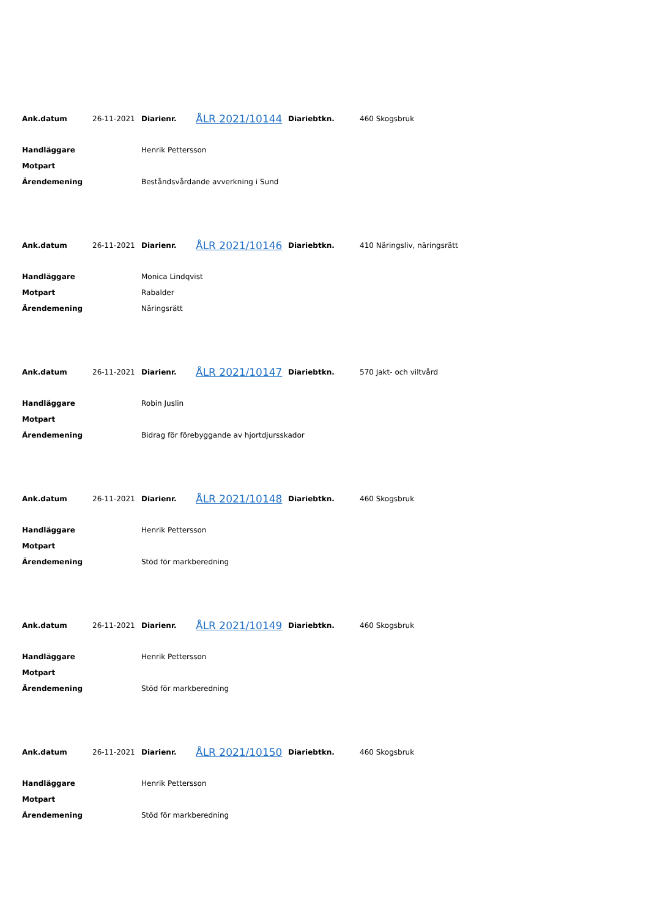| Ank.datum | 26-11-2021 | Diarienr. | ÅLR 2021/10144 | Diariebtkn. | 460 Skogsbruk |
| Handläggare | Henrik Pettersson |
| Motpart | |
| Ärendemening | Beståndsvårdande avverkning i Sund |
| Ank.datum | 26-11-2021 | Diarienr. | ÅLR 2021/10146 | Diariebtkn. | 410 Näringsliv, näringsrätt |
| Handläggare | Monica Lindqvist |
| Motpart | Rabalder |
| Ärendemening | Näringsrätt |
| Ank.datum | 26-11-2021 | Diarienr. | ÅLR 2021/10147 | Diariebtkn. | 570 Jakt- och viltvård |
| Handläggare | Robin Juslin |
| Motpart | |
| Ärendemening | Bidrag för förebyggande av hjortdjursskador |
| Ank.datum | 26-11-2021 | Diarienr. | ÅLR 2021/10148 | Diariebtkn. | 460 Skogsbruk |
| Handläggare | Henrik Pettersson |
| Motpart | |
| Ärendemening | Stöd för markberedning |
| Ank.datum | 26-11-2021 | Diarienr. | ÅLR 2021/10149 | Diariebtkn. | 460 Skogsbruk |
| Handläggare | Henrik Pettersson |
| Motpart | |
| Ärendemening | Stöd för markberedning |
| Ank.datum | 26-11-2021 | Diarienr. | ÅLR 2021/10150 | Diariebtkn. | 460 Skogsbruk |
| Handläggare | Henrik Pettersson |
| Motpart | |
| Ärendemening | Stöd för markberedning |